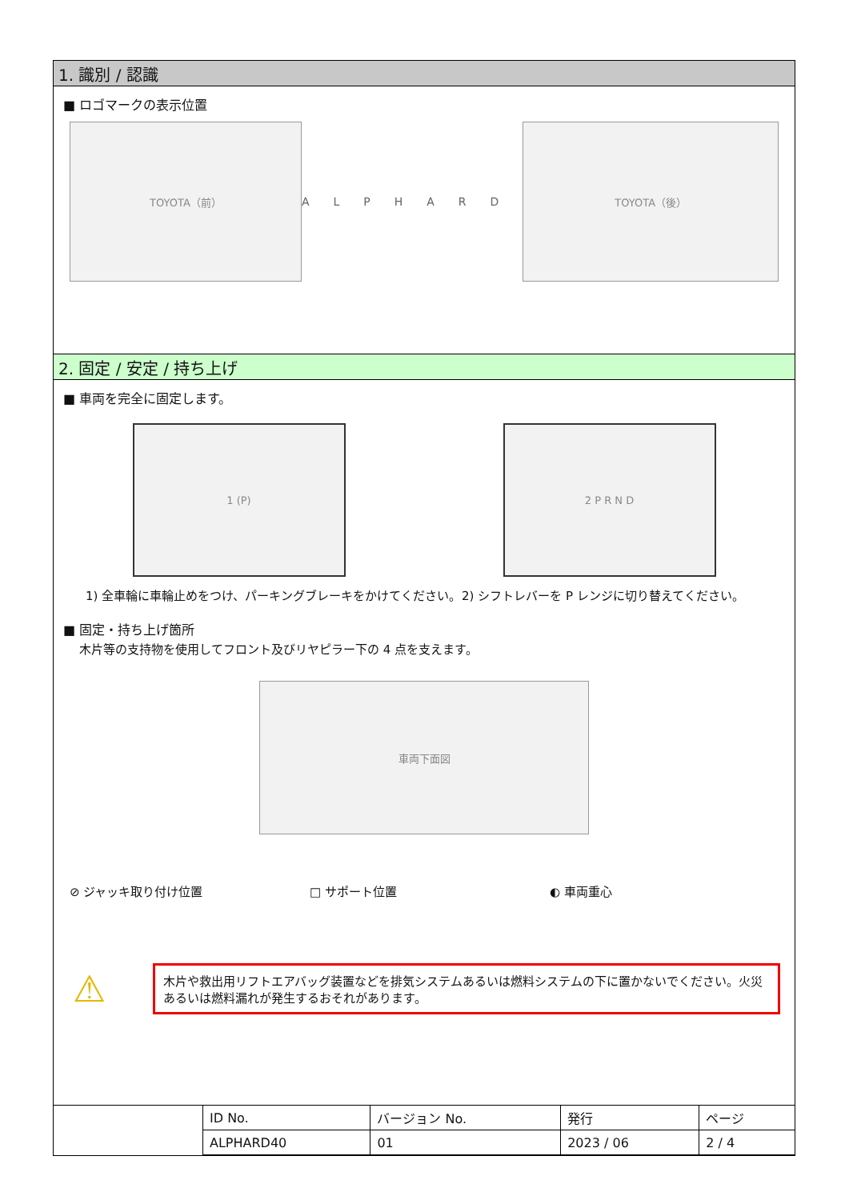1. 識別 / 認識
■ ロゴマークの表示位置
TOYOTA（前） ALPHARD TOYOTA（後）
2. 固定 / 安定 / 持ち上げ
■ 車両を完全に固定します。
1 (P) 2 P R N D
1) 全車輪に車輪止めをつけ、パーキングブレーキをかけてください。
2) シフトレバーを P レンジに切り替えてください。
■ 固定・持ち上げ箇所
木片等の支持物を使用してフロント及びリヤピラー下の 4 点を支えます。
車両下面図
⊘ ジャッキ取り付け位置 □ サポート位置 ◐ 車両重心
⚠
木片や救出用リフトエアバッグ装置などを排気システムあるいは燃料システムの下に置かないでください。火災あるいは燃料漏れが発生するおそれがあります。
| | ID No. | バージョン No. | 発行 | ページ |
| | ALPHARD40 | 01 | 2023 / 06 | 2 / 4 |